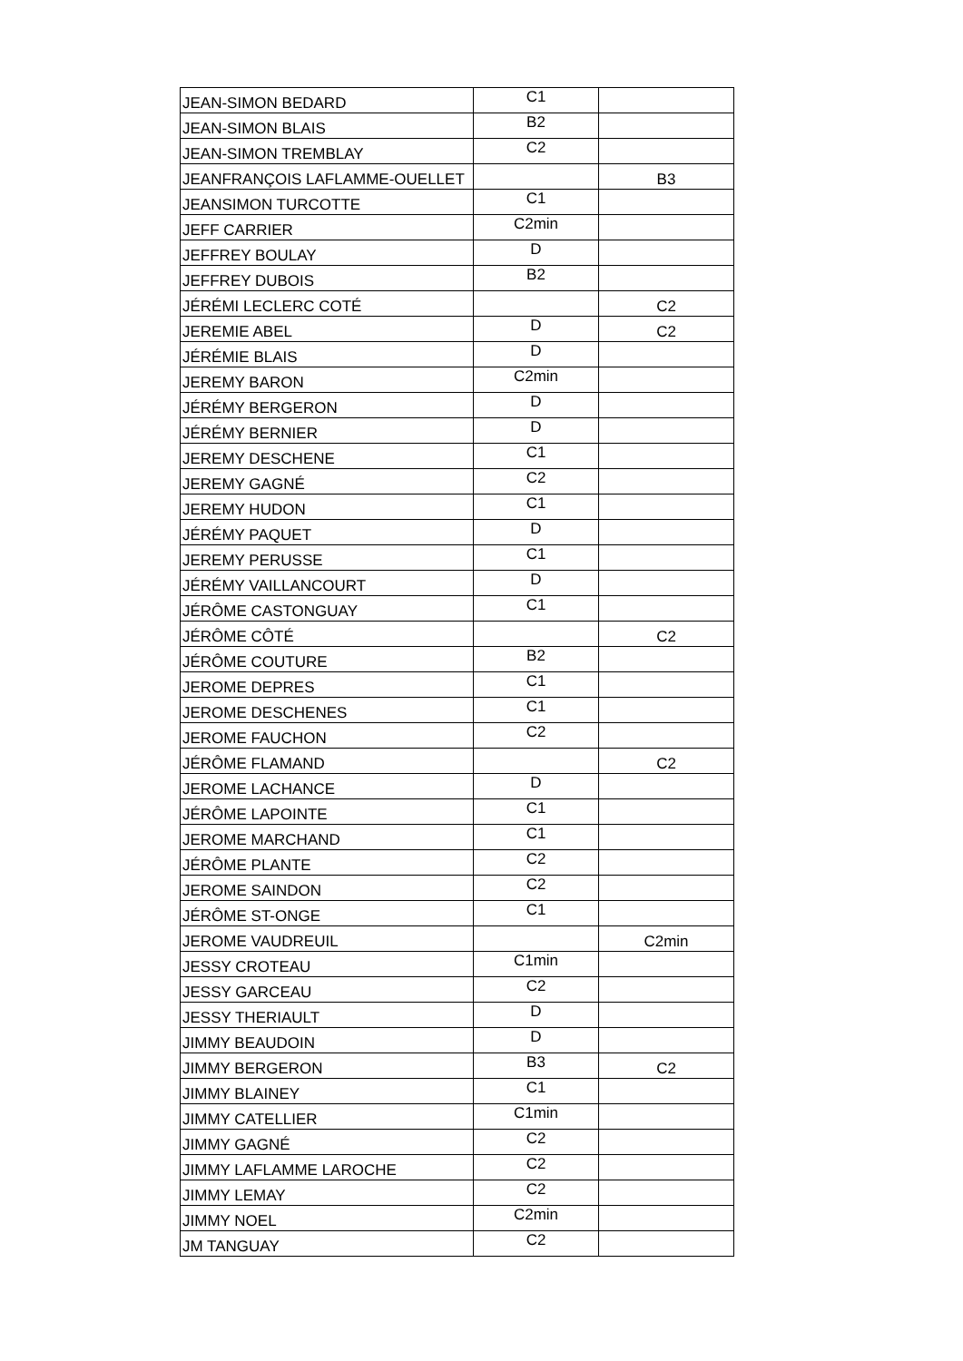| JEAN-SIMON BEDARD | C1 | |
| JEAN-SIMON BLAIS | B2 | |
| JEAN-SIMON TREMBLAY | C2 | |
| JEANFRANÇOIS LAFLAMME-OUELLET | | B3 |
| JEANSIMON TURCOTTE | C1 | |
| JEFF CARRIER | C2min | |
| JEFFREY BOULAY | D | |
| JEFFREY DUBOIS | B2 | |
| JÉRÉMI LECLERC COTÉ | | C2 |
| JEREMIE ABEL | D | C2 |
| JÉRÉMIE BLAIS | D | |
| JEREMY BARON | C2min | |
| JÉRÉMY BERGERON | D | |
| JÉRÉMY BERNIER | D | |
| JEREMY DESCHENE | C1 | |
| JEREMY GAGNÉ | C2 | |
| JEREMY HUDON | C1 | |
| JÉRÉMY PAQUET | D | |
| JEREMY PERUSSE | C1 | |
| JÉRÉMY VAILLANCOURT | D | |
| JÉRÔME CASTONGUAY | C1 | |
| JÉRÔME CÔTÉ | | C2 |
| JÉRÔME COUTURE | B2 | |
| JEROME DEPRES | C1 | |
| JEROME DESCHENES | C1 | |
| JEROME FAUCHON | C2 | |
| JÉRÔME FLAMAND | | C2 |
| JEROME LACHANCE | D | |
| JÉRÔME LAPOINTE | C1 | |
| JEROME MARCHAND | C1 | |
| JÉRÔME PLANTE | C2 | |
| JEROME SAINDON | C2 | |
| JÉRÔME ST-ONGE | C1 | |
| JEROME VAUDREUIL | | C2min |
| JESSY CROTEAU | C1min | |
| JESSY GARCEAU | C2 | |
| JESSY THERIAULT | D | |
| JIMMY BEAUDOIN | D | |
| JIMMY BERGERON | B3 | C2 |
| JIMMY BLAINEY | C1 | |
| JIMMY CATELLIER | C1min | |
| JIMMY GAGNÉ | C2 | |
| JIMMY LAFLAMME LAROCHE | C2 | |
| JIMMY LEMAY | C2 | |
| JIMMY NOEL | C2min | |
| JM TANGUAY | C2 | |